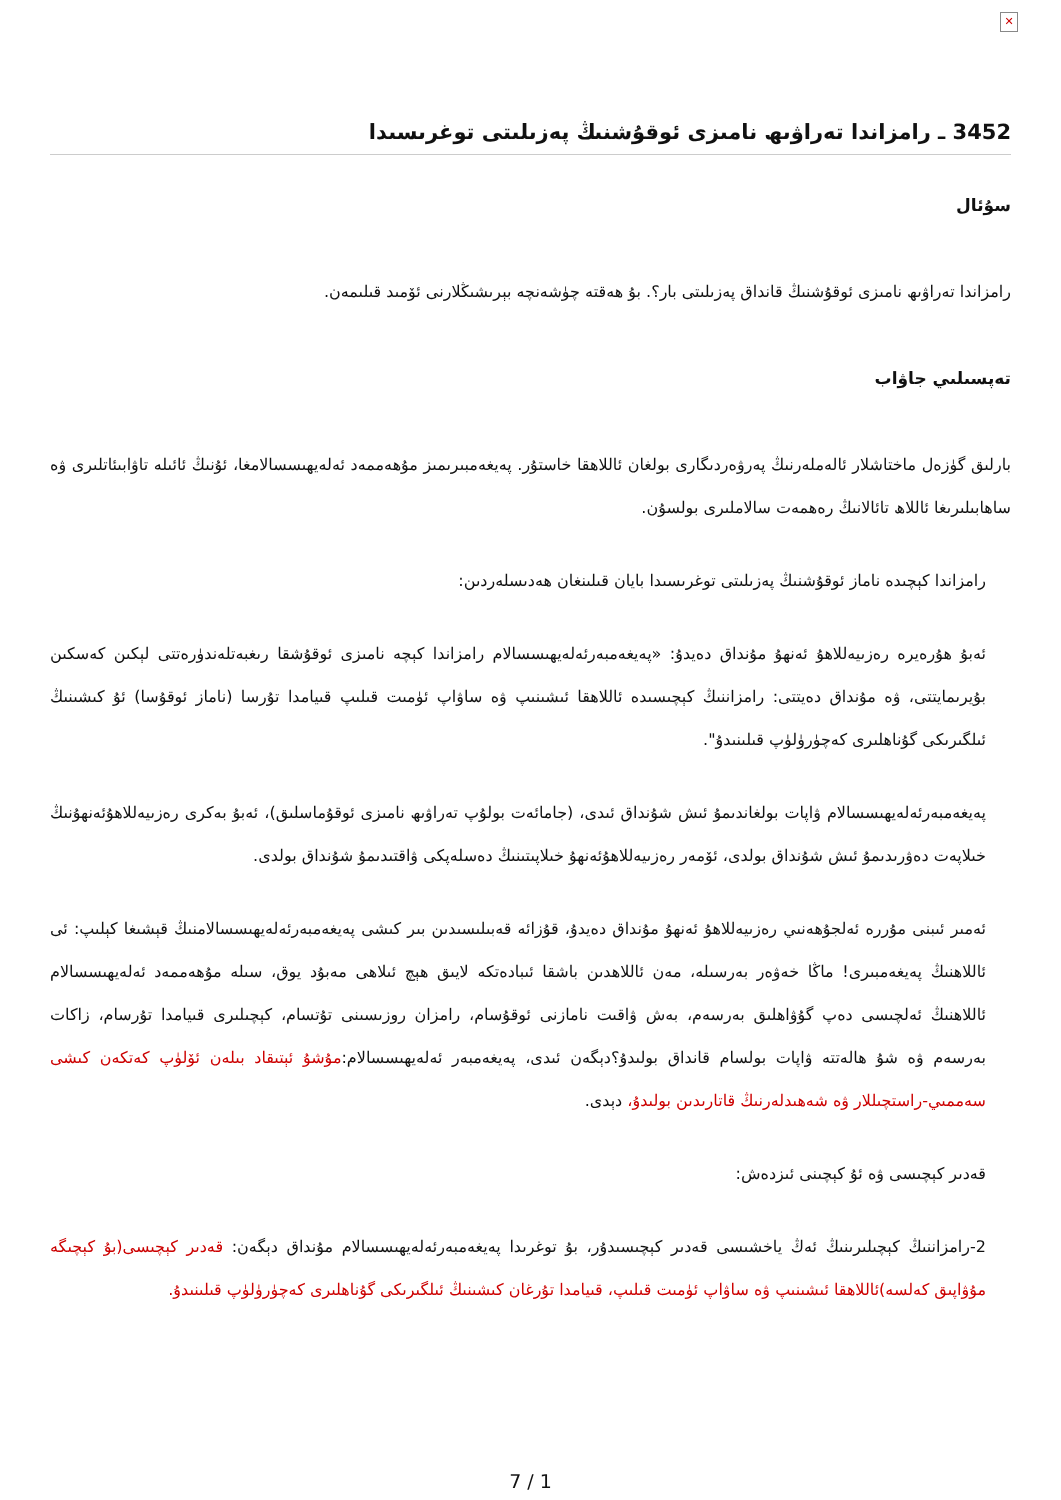✕
3452 ـ رامزاندا تەراۋىھ نامىزى ئوقۇشنىڭ پەزىلىتى توغرىسىدا
سۇئال
رامزاندا تەراۋىھ نامىزى ئوقۇشنىڭ قانداق پەزىلىتى بار؟. بۇ ھەقتە چۈشەنچە بېرىشىڭلارنى ئۆمىد قىلىمەن.
تەپسىلىي جاۋاب
بارلىق گۈزەل ماختاشلار ئالەملەرنىڭ پەرۋەردىگارى بولغان ئاللاھقا خاستۇر. پەيغەمبىرىمىز مۇھەممەد ئەلەيھىسسالامغا، ئۇنىڭ ئائىلە تاۋابىئاتلىرى ۋە ساھابىلىرىغا ئاللاھ تائالانىڭ رەھمەت سالاملىرى بولسۇن.
رامزاندا كېچىدە ناماز ئوقۇشنىڭ پەزىلىتى توغرىسىدا بايان قىلىنغان ھەدىسلەردىن:
ئەبۇ ھۇرەيرە رەزىيەللاھۇ ئەنھۇ مۇنداق دەيدۇ: «پەيغەمبەرئەلەيھىسسالام رامزاندا كېچە نامىزى ئوقۇشقا رىغبەتلەندۈرەتتى لېكىن كەسكىن بۇيرىمايتتى، ۋە مۇنداق دەيتتى: رامزاننىڭ كېچىسىدە ئاللاھقا ئىشىنىپ ۋە ساۋاپ ئۈمىت قىلىپ قىيامدا تۇرسا (ناماز ئوقۇسا) ئۇ كىشىنىڭ ئىلگىرىكى گۇناھلىرى كەچۈرۈلۈپ قىلىنىدۇ".
پەيغەمبەرئەلەيھىسسالام ۋاپات بولغاندىمۇ ئىش شۇنداق ئىدى، (جامائەت بولۇپ تەراۋىھ نامىزى ئوقۇماسلىق)، ئەبۇ بەكرى رەزىيەللاھۇئەنھۇنىڭ خىلاپەت دەۋرىدىمۇ ئىش شۇنداق بولدى، ئۆمەر رەزىيەللاھۇئەنھۇ خىلاپىتىنىڭ دەسلەپكى ۋاقتىدىمۇ شۇنداق بولدى.
ئەمىر ئىبنى مۇررە ئەلجۇھەنىي رەزىيەللاھۇ ئەنھۇ مۇنداق دەيدۇ، قۇزائە قەبىلىسىدىن بىر كىشى پەيغەمبەرئەلەيھىسسالامنىڭ قېشىغا كېلىپ: ئى ئاللاھنىڭ پەيغەمبىرى! ماڭا خەۋەر بەرسىلە، مەن ئاللاھدىن باشقا ئىبادەتكە لايىق ھېچ ئىلاھى مەبۇد يوق، سىلە مۇھەممەد ئەلەيھىسسالام ئاللاھنىڭ ئەلچىسى دەپ گۇۋاھلىق بەرسەم، بەش ۋاقىت نامازنى ئوقۇسام، رامزان روزىسىنى تۇتسام، كېچىلىرى قىيامدا تۇرسام، زاكات بەرسەم ۋە شۇ ھالەتتە ۋاپات بولسام قانداق بولىدۇ؟دېگەن ئىدى، پەيغەمبەر ئەلەيھىسسالام:مۇشۇ ئېتىقاد بىلەن ئۆلۈپ كەتكەن كىشى سەممىي-راستچىللار ۋە شەھىدلەرنىڭ قاتارىدىن بولىدۇ، دېدى.
قەدىر كېچىسى ۋە ئۇ كېچىنى ئىزدەش:
2-رامزاننىڭ كېچىلىرىنىڭ ئەڭ ياخشىسى قەدىر كېچىسىدۇر، بۇ توغرىدا پەيغەمبەرئەلەيھىسسالام مۇنداق دېگەن: قەدىر كېچىسى(بۇ كېچىگە مۇۋاپىق كەلسە)ئاللاھقا ئىشىنىپ ۋە ساۋاپ ئۈمىت قىلىپ، قىيامدا تۇرغان كىشىنىڭ ئىلگىرىكى گۇناھلىرى كەچۈرۈلۈپ قىلىنىدۇ.
7 / 1